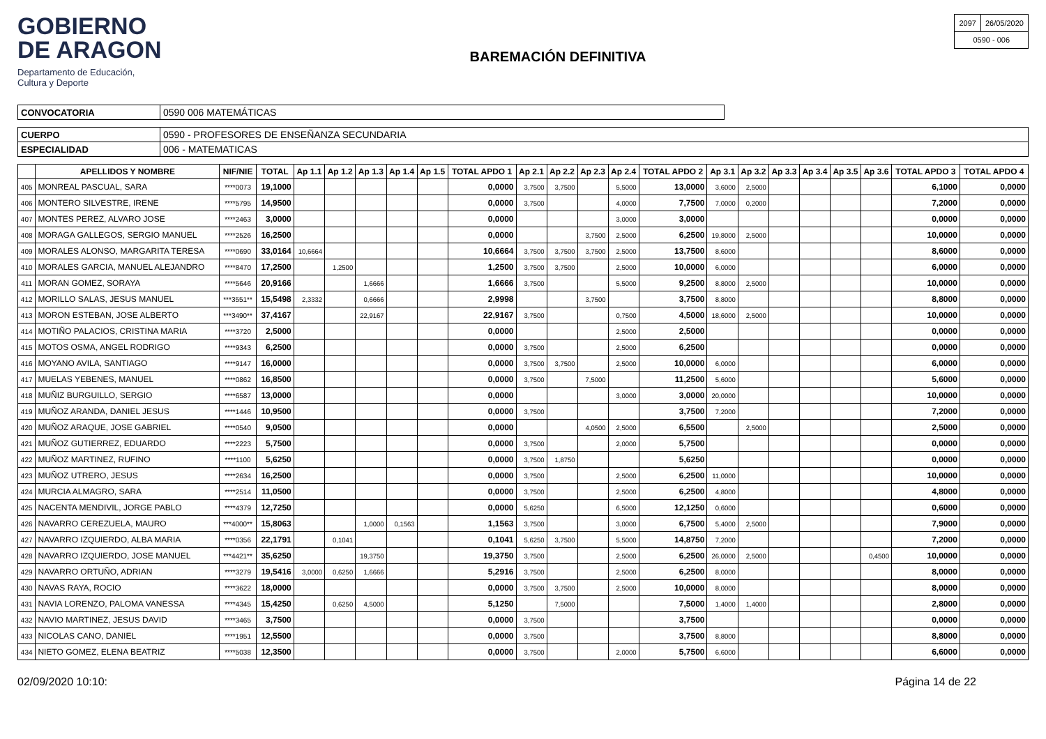GOBIERNO
DE ARAGON
Departamento de Educación,
Cultura y Deporte
BAREMACIÓN DEFINITIVA
| 2097 | 26/05/2020 |
| 0590 - 006 | |
| CONVOCATORIA | 0590 006 MATEMÁTICAS |
| CUERPO | 0590 - PROFESORES DE ENSEÑANZA SECUNDARIA |
| ESPECIALIDAD | 006 - MATEMATICAS |
| | APELLIDOS Y NOMBRE | NIF/NIE | TOTAL | Ap 1.1 | Ap 1.2 | Ap 1.3 | Ap 1.4 | Ap 1.5 | TOTAL APDO 1 | Ap 2.1 | Ap 2.2 | Ap 2.3 | Ap 2.4 | TOTAL APDO 2 | Ap 3.1 | Ap 3.2 | Ap 3.3 | Ap 3.4 | Ap 3.5 | Ap 3.6 | TOTAL APDO 3 | TOTAL APDO 4 |
| --- | --- | --- | --- | --- | --- | --- | --- | --- | --- | --- | --- | --- | --- | --- | --- | --- | --- | --- | --- | --- | --- | --- |
| 405 | MONREAL PASCUAL, SARA | ****0073 | 19,1000 | | | | | | 0,0000 | 3,7500 | 3,7500 | | 5,5000 | 13,0000 | 3,6000 | 2,5000 | | | | | 6,1000 | 0,0000 |
| 406 | MONTERO SILVESTRE, IRENE | ****5795 | 14,9500 | | | | | | 0,0000 | 3,7500 | | | 4,0000 | 7,7500 | 7,0000 | 0,2000 | | | | | 7,2000 | 0,0000 |
| 407 | MONTES PEREZ, ALVARO JOSE | ****2463 | 3,0000 | | | | | | 0,0000 | | | | 3,0000 | 3,0000 | | | | | | | 0,0000 | 0,0000 |
| 408 | MORAGA GALLEGOS, SERGIO MANUEL | ****2526 | 16,2500 | | | | | | 0,0000 | | | 3,7500 | 2,5000 | 6,2500 | 19,8000 | 2,5000 | | | | | 10,0000 | 0,0000 |
| 409 | MORALES ALONSO, MARGARITA TERESA | ****0690 | 33,0164 | 10,6664 | | | | | 10,6664 | 3,7500 | 3,7500 | 3,7500 | 2,5000 | 13,7500 | 8,6000 | | | | | | 8,6000 | 0,0000 |
| 410 | MORALES GARCIA, MANUEL ALEJANDRO | ****8470 | 17,2500 | | 1,2500 | | | | 1,2500 | 3,7500 | 3,7500 | | 2,5000 | 10,0000 | 6,0000 | | | | | | 6,0000 | 0,0000 |
| 411 | MORAN GOMEZ, SORAYA | ****5646 | 20,9166 | | | 1,6666 | | | 1,6666 | 3,7500 | | | 5,5000 | 9,2500 | 8,8000 | 2,5000 | | | | | 10,0000 | 0,0000 |
| 412 | MORILLO SALAS, JESUS MANUEL | ***3551** | 15,5498 | 2,3332 | | 0,6666 | | | 2,9998 | | | 3,7500 | | 3,7500 | 8,8000 | | | | | | 8,8000 | 0,0000 |
| 413 | MORON ESTEBAN, JOSE ALBERTO | ***3490** | 37,4167 | | | 22,9167 | | | 22,9167 | 3,7500 | | | 0,7500 | 4,5000 | 18,6000 | 2,5000 | | | | | 10,0000 | 0,0000 |
| 414 | MOTIÑO PALACIOS, CRISTINA MARIA | ****3720 | 2,5000 | | | | | | 0,0000 | | | | 2,5000 | 2,5000 | | | | | | | 0,0000 | 0,0000 |
| 415 | MOTOS OSMA, ANGEL RODRIGO | ****9343 | 6,2500 | | | | | | 0,0000 | 3,7500 | | | 2,5000 | 6,2500 | | | | | | | 0,0000 | 0,0000 |
| 416 | MOYANO AVILA, SANTIAGO | ****9147 | 16,0000 | | | | | | 0,0000 | 3,7500 | 3,7500 | | 2,5000 | 10,0000 | 6,0000 | | | | | | 6,0000 | 0,0000 |
| 417 | MUELAS YEBENES, MANUEL | ****0862 | 16,8500 | | | | | | 0,0000 | 3,7500 | | 7,5000 | | 11,2500 | 5,6000 | | | | | | 5,6000 | 0,0000 |
| 418 | MUÑIZ BURGUILLO, SERGIO | ****6587 | 13,0000 | | | | | | 0,0000 | | | | 3,0000 | 3,0000 | 20,0000 | | | | | | 10,0000 | 0,0000 |
| 419 | MUÑOZ ARANDA, DANIEL JESUS | ****1446 | 10,9500 | | | | | | 0,0000 | 3,7500 | | | | 3,7500 | 7,2000 | | | | | | 7,2000 | 0,0000 |
| 420 | MUÑOZ ARAQUE, JOSE GABRIEL | ****0540 | 9,0500 | | | | | | 0,0000 | | | 4,0500 | 2,5000 | 6,5500 | | 2,5000 | | | | | 2,5000 | 0,0000 |
| 421 | MUÑOZ GUTIERREZ, EDUARDO | ****2223 | 5,7500 | | | | | | 0,0000 | 3,7500 | | | 2,0000 | 5,7500 | | | | | | | 0,0000 | 0,0000 |
| 422 | MUÑOZ MARTINEZ, RUFINO | ****1100 | 5,6250 | | | | | | 0,0000 | 3,7500 | 1,8750 | | | 5,6250 | | | | | | | 0,0000 | 0,0000 |
| 423 | MUÑOZ UTRERO, JESUS | ****2634 | 16,2500 | | | | | | 0,0000 | 3,7500 | | | 2,5000 | 6,2500 | 11,0000 | | | | | | 10,0000 | 0,0000 |
| 424 | MURCIA ALMAGRO, SARA | ****2514 | 11,0500 | | | | | | 0,0000 | 3,7500 | | | 2,5000 | 6,2500 | 4,8000 | | | | | | 4,8000 | 0,0000 |
| 425 | NACENTA MENDIVIL, JORGE PABLO | ****4379 | 12,7250 | | | | | | 0,0000 | 5,6250 | | | 6,5000 | 12,1250 | 0,6000 | | | | | | 0,6000 | 0,0000 |
| 426 | NAVARRO CEREZUELA, MAURO | ***4000** | 15,8063 | | | 1,0000 | 0,1563 | | 1,1563 | 3,7500 | | | 3,0000 | 6,7500 | 5,4000 | 2,5000 | | | | | 7,9000 | 0,0000 |
| 427 | NAVARRO IZQUIERDO, ALBA MARIA | ****0356 | 22,1791 | | 0,1041 | | | | 0,1041 | 5,6250 | 3,7500 | | 5,5000 | 14,8750 | 7,2000 | | | | | | 7,2000 | 0,0000 |
| 428 | NAVARRO IZQUIERDO, JOSE MANUEL | ***4421** | 35,6250 | | | 19,3750 | | | 19,3750 | 3,7500 | | | 2,5000 | 6,2500 | 26,0000 | 2,5000 | | | | 0,4500 | 10,0000 | 0,0000 |
| 429 | NAVARRO ORTUÑO, ADRIAN | ****3279 | 19,5416 | 3,0000 | 0,6250 | 1,6666 | | | 5,2916 | 3,7500 | | | 2,5000 | 6,2500 | 8,0000 | | | | | | 8,0000 | 0,0000 |
| 430 | NAVAS RAYA, ROCIO | ****3622 | 18,0000 | | | | | | 0,0000 | 3,7500 | 3,7500 | | 2,5000 | 10,0000 | 8,0000 | | | | | | 8,0000 | 0,0000 |
| 431 | NAVIA LORENZO, PALOMA VANESSA | ****4345 | 15,4250 | | 0,6250 | 4,5000 | | | 5,1250 | | 7,5000 | | | 7,5000 | 1,4000 | 1,4000 | | | | | 2,8000 | 0,0000 |
| 432 | NAVIO MARTINEZ, JESUS DAVID | ****3465 | 3,7500 | | | | | | 0,0000 | 3,7500 | | | | 3,7500 | | | | | | | 0,0000 | 0,0000 |
| 433 | NICOLAS CANO, DANIEL | ****1951 | 12,5500 | | | | | | 0,0000 | 3,7500 | | | | 3,7500 | 8,8000 | | | | | | 8,8000 | 0,0000 |
| 434 | NIETO GOMEZ, ELENA BEATRIZ | ****5038 | 12,3500 | | | | | | 0,0000 | 3,7500 | | | 2,0000 | 5,7500 | 6,6000 | | | | | | 6,6000 | 0,0000 |
02/09/2020 10:10: Página 14 de 22